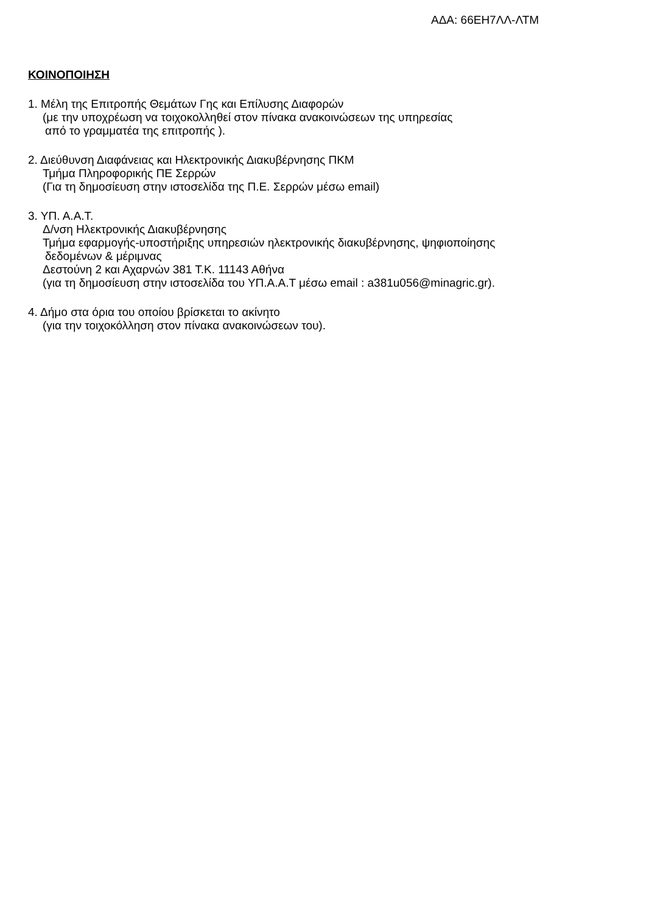ΑΔΑ: 66ΕΗ7ΛΛ-ΛΤΜ
ΚΟΙΝΟΠΟΙΗΣΗ
1. Μέλη της Επιτροπής Θεμάτων Γης και Επίλυσης Διαφορών
(με την υποχρέωση να τοιχοκολληθεί στον πίνακα ανακοινώσεων της υπηρεσίας
από το γραμματέα της επιτροπής ).
2. Διεύθυνση Διαφάνειας και Ηλεκτρονικής Διακυβέρνησης ΠΚΜ
Τμήμα Πληροφορικής ΠΕ Σερρών
(Για τη δημοσίευση στην ιστοσελίδα της Π.Ε. Σερρών μέσω email)
3. ΥΠ. Α.Α.Τ.
Δ/νση Ηλεκτρονικής Διακυβέρνησης
Τμήμα εφαρμογής-υποστήριξης υπηρεσιών ηλεκτρονικής διακυβέρνησης, ψηφιοποίησης
δεδομένων & μέριμνας
Δεστούνη 2 και Αχαρνών 381 Τ.Κ. 11143 Αθήνα
(για τη δημοσίευση στην ιστοσελίδα του ΥΠ.Α.Α.Τ μέσω email : a381u056@minagric.gr).
4. Δήμο στα όρια του οποίου βρίσκεται το ακίνητο
(για την τοιχοκόλληση στον πίνακα ανακοινώσεων του).